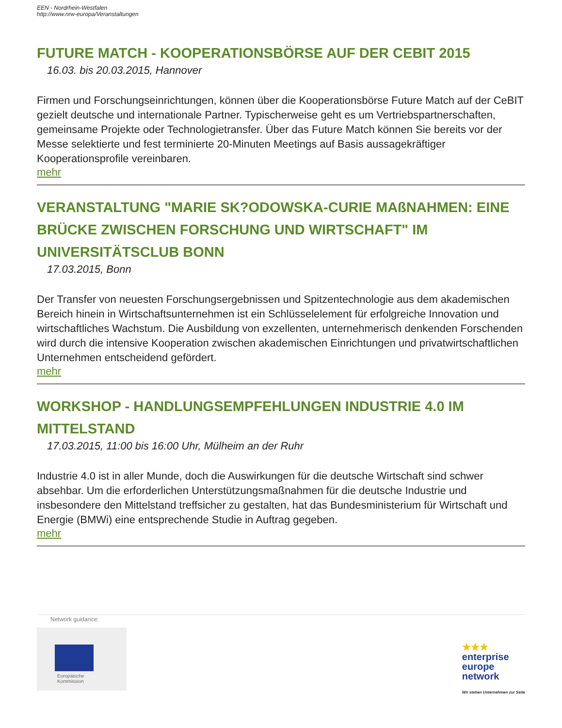EEN - Nordrhein-Westfalen
http://www.nrw-europa/Veranstaltungen
FUTURE MATCH - KOOPERATIONSBÖRSE AUF DER CEBIT 2015
16.03. bis 20.03.2015, Hannover
Firmen und Forschungseinrichtungen, können über die Kooperationsbörse Future Match auf der CeBIT gezielt deutsche und internationale Partner. Typischerweise geht es um Vertriebspartnerschaften, gemeinsame Projekte oder Technologietransfer. Über das Future Match können Sie bereits vor der Messe selektierte und fest terminierte 20-Minuten Meetings auf Basis aussagekräftiger Kooperationsprofile vereinbaren.
mehr
VERANSTALTUNG "MARIE SK?ODOWSKA-CURIE MAßNAHMEN: EINE BRÜCKE ZWISCHEN FORSCHUNG UND WIRTSCHAFT" IM UNIVERSITÄTSCLUB BONN
17.03.2015, Bonn
Der Transfer von neuesten Forschungsergebnissen und Spitzentechnologie aus dem akademischen Bereich hinein in Wirtschaftsunternehmen ist ein Schlüsselelement für erfolgreiche Innovation und wirtschaftliches Wachstum. Die Ausbildung von exzellenten, unternehmerisch denkenden Forschenden wird durch die intensive Kooperation zwischen akademischen Einrichtungen und privatwirtschaftlichen Unternehmen entscheidend gefördert.
mehr
WORKSHOP - HANDLUNGSEMPFEHLUNGEN INDUSTRIE 4.0 IM MITTELSTAND
17.03.2015, 11:00 bis 16:00 Uhr, Mülheim an der Ruhr
Industrie 4.0 ist in aller Munde, doch die Auswirkungen für die deutsche Wirtschaft sind schwer absehbar. Um die erforderlichen Unterstützungsmaßnahmen für die deutsche Industrie und insbesondere den Mittelstand treffsicher zu gestalten, hat das Bundesministerium für Wirtschaft und Energie (BMWi) eine entsprechende Studie in Auftrag gegeben.
mehr
Network guidance:
Europäische
Kommission
★★★
enterprise
europe
network
Wir stehen Unternehmen zur Seite